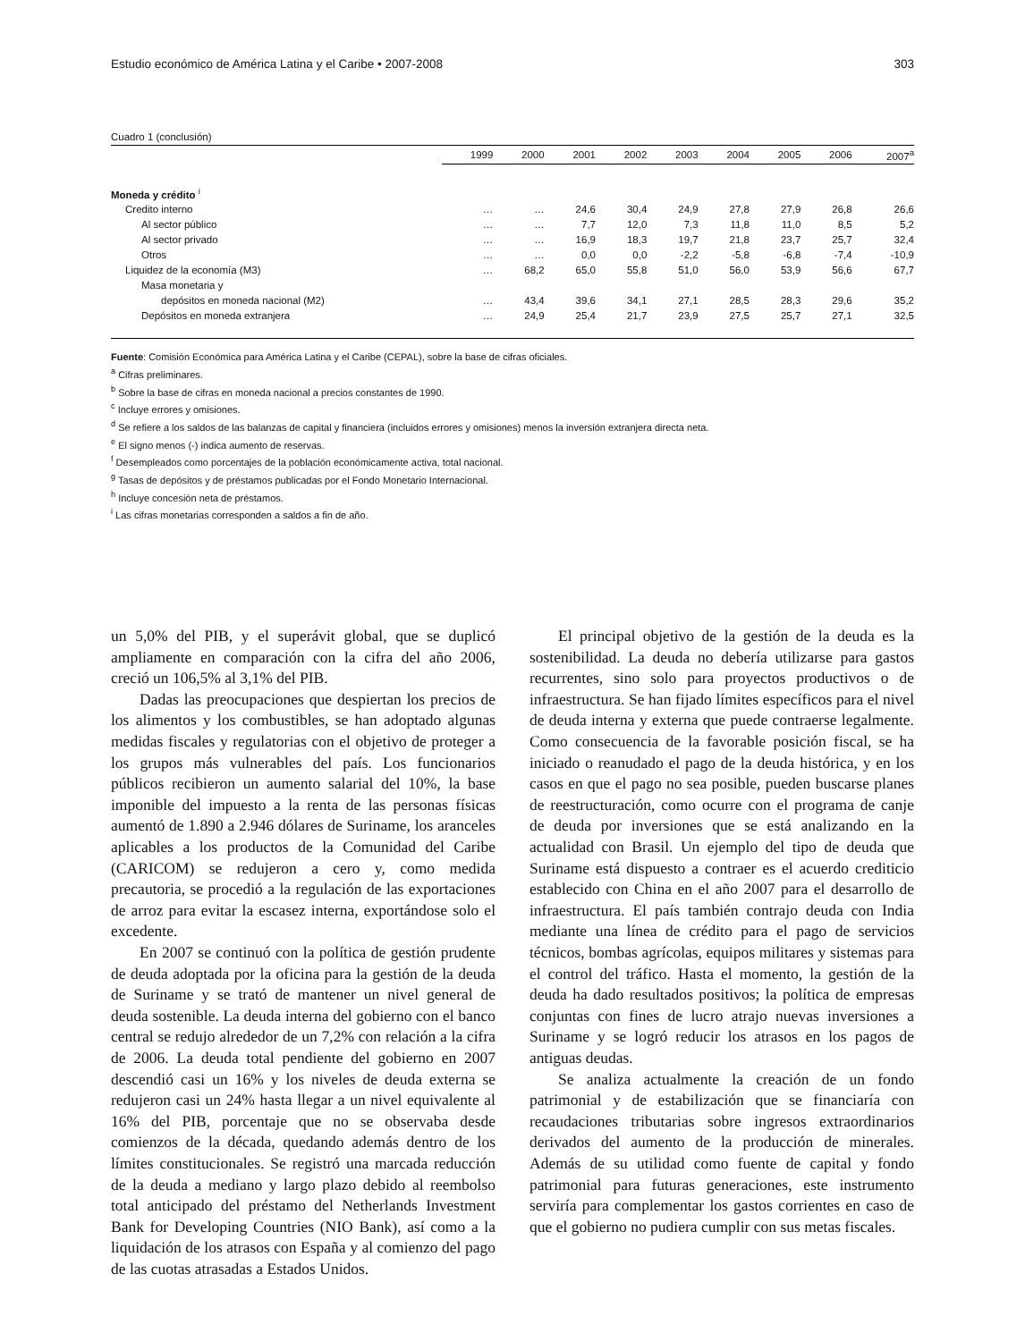Estudio económico de América Latina y el Caribe • 2007-2008 303
Cuadro 1 (conclusión)
| | 1999 | 2000 | 2001 | 2002 | 2003 | 2004 | 2005 | 2006 | 2007<sup>a</sup> |
| --- | --- | --- | --- | --- | --- | --- | --- | --- | --- |
| Moneda y crédito <sup>i</sup> | | | | | | | | | |
| Credito interno | … | … | 24,6 | 30,4 | 24,9 | 27,8 | 27,9 | 26,8 | 26,6 |
| Al sector público | … | … | 7,7 | 12,0 | 7,3 | 11,8 | 11,0 | 8,5 | 5,2 |
| Al sector privado | … | … | 16,9 | 18,3 | 19,7 | 21,8 | 23,7 | 25,7 | 32,4 |
| Otros | … | … | 0,0 | 0,0 | -2,2 | -5,8 | -6,8 | -7,4 | -10,9 |
| Liquidez de la economía (M3) | … | 68,2 | 65,0 | 55,8 | 51,0 | 56,0 | 53,9 | 56,6 | 67,7 |
| Masa monetaria y | | | | | | | | | |
| depósitos en moneda nacional (M2) | … | 43,4 | 39,6 | 34,1 | 27,1 | 28,5 | 28,3 | 29,6 | 35,2 |
| Depósitos en moneda extranjera | … | 24,9 | 25,4 | 21,7 | 23,9 | 27,5 | 25,7 | 27,1 | 32,5 |
Fuente: Comisión Económica para América Latina y el Caribe (CEPAL), sobre la base de cifras oficiales.
<sup>a</sup> Cifras preliminares.
<sup>b</sup> Sobre la base de cifras en moneda nacional a precios constantes de 1990.
<sup>c</sup> Incluye errores y omisiones.
<sup>d</sup> Se refiere a los saldos de las balanzas de capital y financiera (incluidos errores y omisiones) menos la inversión extranjera directa neta.
<sup>e</sup> El signo menos (-) indica aumento de reservas.
<sup>f</sup> Desempleados como porcentajes de la población económicamente activa, total nacional.
<sup>g</sup> Tasas de depósitos y de préstamos publicadas por el Fondo Monetario Internacional.
<sup>h</sup> Incluye concesión neta de préstamos.
<sup>i</sup> Las cifras monetarias corresponden a saldos a fin de año.
un 5,0% del PIB, y el superávit global, que se duplicó ampliamente en comparación con la cifra del año 2006, creció un 106,5% al 3,1% del PIB.
Dadas las preocupaciones que despiertan los precios de los alimentos y los combustibles, se han adoptado algunas medidas fiscales y regulatorias con el objetivo de proteger a los grupos más vulnerables del país. Los funcionarios públicos recibieron un aumento salarial del 10%, la base imponible del impuesto a la renta de las personas físicas aumentó de 1.890 a 2.946 dólares de Suriname, los aranceles aplicables a los productos de la Comunidad del Caribe (CARICOM) se redujeron a cero y, como medida precautoria, se procedió a la regulación de las exportaciones de arroz para evitar la escasez interna, exportándose solo el excedente.
En 2007 se continuó con la política de gestión prudente de deuda adoptada por la oficina para la gestión de la deuda de Suriname y se trató de mantener un nivel general de deuda sostenible. La deuda interna del gobierno con el banco central se redujo alrededor de un 7,2% con relación a la cifra de 2006. La deuda total pendiente del gobierno en 2007 descendió casi un 16% y los niveles de deuda externa se redujeron casi un 24% hasta llegar a un nivel equivalente al 16% del PIB, porcentaje que no se observaba desde comienzos de la década, quedando además dentro de los límites constitucionales. Se registró una marcada reducción de la deuda a mediano y largo plazo debido al reembolso total anticipado del préstamo del Netherlands Investment Bank for Developing Countries (NIO Bank), así como a la liquidación de los atrasos con España y al comienzo del pago de las cuotas atrasadas a Estados Unidos.
El principal objetivo de la gestión de la deuda es la sostenibilidad. La deuda no debería utilizarse para gastos recurrentes, sino solo para proyectos productivos o de infraestructura. Se han fijado límites específicos para el nivel de deuda interna y externa que puede contraerse legalmente. Como consecuencia de la favorable posición fiscal, se ha iniciado o reanudado el pago de la deuda histórica, y en los casos en que el pago no sea posible, pueden buscarse planes de reestructuración, como ocurre con el programa de canje de deuda por inversiones que se está analizando en la actualidad con Brasil. Un ejemplo del tipo de deuda que Suriname está dispuesto a contraer es el acuerdo crediticio establecido con China en el año 2007 para el desarrollo de infraestructura. El país también contrajo deuda con India mediante una línea de crédito para el pago de servicios técnicos, bombas agrícolas, equipos militares y sistemas para el control del tráfico. Hasta el momento, la gestión de la deuda ha dado resultados positivos; la política de empresas conjuntas con fines de lucro atrajo nuevas inversiones a Suriname y se logró reducir los atrasos en los pagos de antiguas deudas.
Se analiza actualmente la creación de un fondo patrimonial y de estabilización que se financiaría con recaudaciones tributarias sobre ingresos extraordinarios derivados del aumento de la producción de minerales. Además de su utilidad como fuente de capital y fondo patrimonial para futuras generaciones, este instrumento serviría para complementar los gastos corrientes en caso de que el gobierno no pudiera cumplir con sus metas fiscales.